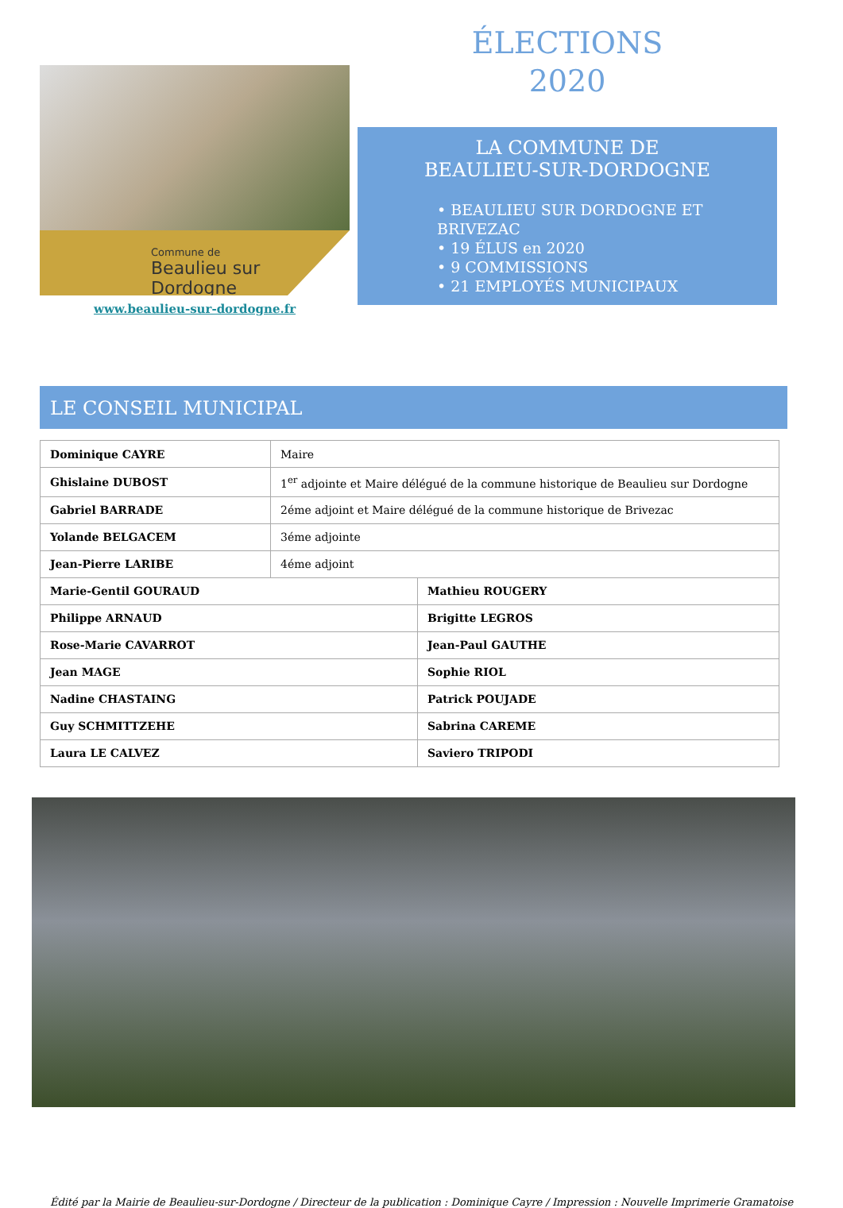Commune de
Beaulieu sur Dordogne
www.beaulieu-sur-dordogne.fr
ÉLECTIONS
2020
LA COMMUNE DE
BEAULIEU-SUR-DORDOGNE
• BEAULIEU SUR DORDOGNE ET BRIVEZAC
• 19 ÉLUS en 2020
• 9 COMMISSIONS
• 21 EMPLOYÉS MUNICIPAUX
LE CONSEIL MUNICIPAL
| Dominique CAYRE | Maire |
| Ghislaine DUBOST | 1<sup>er</sup> adjointe et Maire délégué de la commune historique de Beaulieu sur Dordogne |
| Gabriel BARRADE | 2éme adjoint et Maire délégué de la commune historique de Brivezac |
| Yolande BELGACEM | 3éme adjointe |
| Jean-Pierre LARIBE | 4éme adjoint |
| Marie-Gentil GOURAUD | Mathieu ROUGERY |
| Philippe ARNAUD | Brigitte LEGROS |
| Rose-Marie CAVARROT | Jean-Paul GAUTHE |
| Jean MAGE | Sophie RIOL |
| Nadine CHASTAING | Patrick POUJADE |
| Guy SCHMITTZEHE | Sabrina CAREME |
| Laura LE CALVEZ | Saviero TRIPODI |
Édité par la Mairie de Beaulieu-sur-Dordogne / Directeur de la publication : Dominique Cayre / Impression : Nouvelle Imprimerie Gramatoise